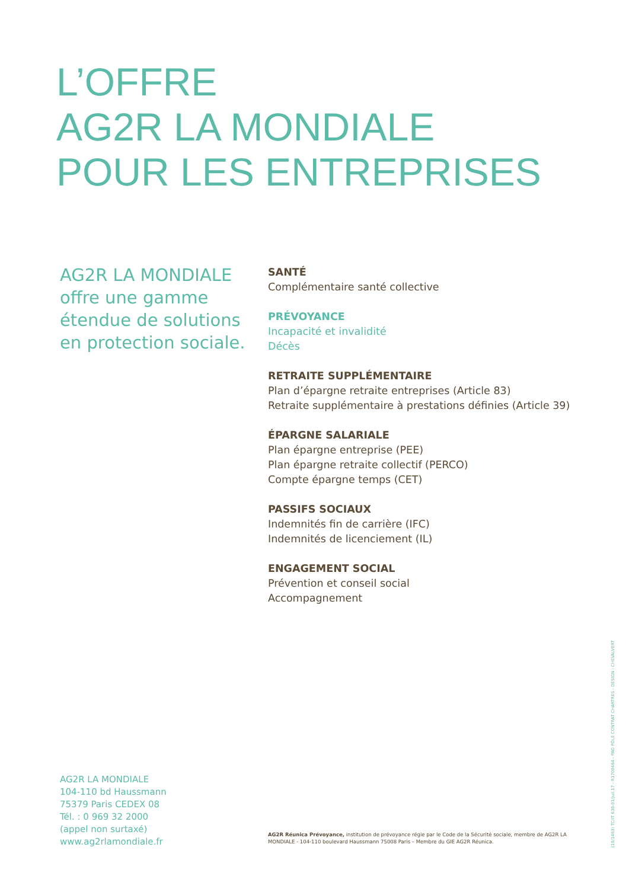L’OFFRE
AG2R LA MONDIALE
POUR LES ENTREPRISES
AG2R LA MONDIALE offre une gamme étendue de solutions en protection sociale.
SANTÉ
Complémentaire santé collective
PRÉVOYANCE
Incapacité et invalidité
Décès
RETRAITE SUPPLÉMENTAIRE
Plan d’épargne retraite entreprises (Article 83)
Retraite supplémentaire à prestations définies (Article 39)
ÉPARGNE SALARIALE
Plan épargne entreprise (PEE)
Plan épargne retraite collectif (PERCO)
Compte épargne temps (CET)
PASSIFS SOCIAUX
Indemnités fin de carrière (IFC)
Indemnités de licenciement (IL)
ENGAGEMENT SOCIAL
Prévention et conseil social
Accompagnement
AG2R LA MONDIALE
104-110 bd Haussmann
75379 Paris CEDEX 08
Tél. : 0 969 32 2000
(appel non surtaxé)
www.ag2rlamondiale.fr
AG2R Réunica Prévoyance, institution de prévoyance régie par le Code de la Sécurité sociale, membre de AG2R LA MONDIALE - 104-110 boulevard Haussmann 75008 Paris – Membre du GIE AG2R Réunica.
(10/1463) TC/IT 630-01/Juil.17 - R1700464 - PAO PÔLE CONTRAT CHARTRES - DESIGN : CHEVALVERT